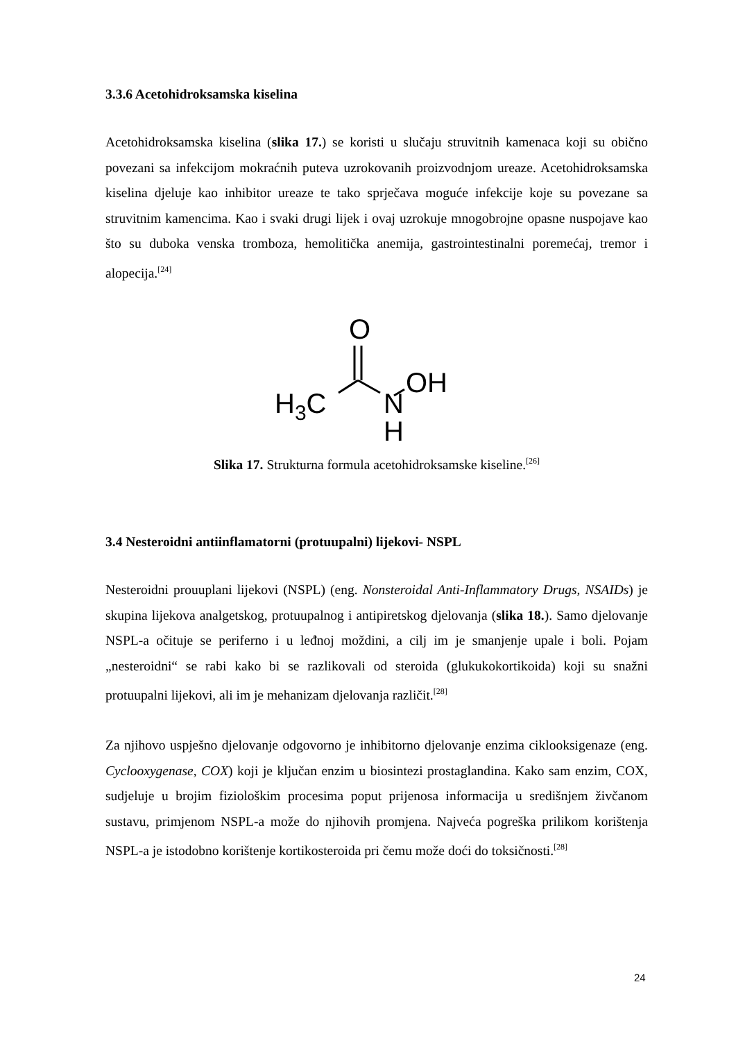3.3.6 Acetohidroksamska kiselina
Acetohidroksamska kiselina (slika 17.) se koristi u slučaju struvitnih kamenaca koji su obično povezani sa infekcijom mokraćnih puteva uzrokovanih proizvodnjom ureaze. Acetohidroksamska kiselina djeluje kao inhibitor ureaze te tako sprječava moguće infekcije koje su povezane sa struvitnim kamencima. Kao i svaki drugi lijek i ovaj uzrokuje mnogobrojne opasne nuspojave kao što su duboka venska tromboza, hemolitička anemija, gastrointestinalni poremećaj, tremor i alopecija.<sup>[24]</sup>
O
H3C
N
H
OH
Slika 17. Strukturna formula acetohidroksamske kiseline.<sup>[26]</sup>
3.4 Nesteroidni antiinflamatorni (protuupalni) lijekovi- NSPL
Nesteroidni prouuplani lijekovi (NSPL) (eng. Nonsteroidal Anti-Inflammatory Drugs, NSAIDs) je skupina lijekova analgetskog, protuupalnog i antipiretskog djelovanja (slika 18.). Samo djelovanje NSPL-a očituje se periferno i u leđnoj moždini, a cilj im je smanjenje upale i boli. Pojam „nesteroidni“ se rabi kako bi se razlikovali od steroida (glukukokortikoida) koji su snažni protuupalni lijekovi, ali im je mehanizam djelovanja različit.<sup>[28]</sup>
Za njihovo uspješno djelovanje odgovorno je inhibitorno djelovanje enzima ciklooksigenaze (eng. Cyclooxygenase, COX) koji je ključan enzim u biosintezi prostaglandina. Kako sam enzim, COX, sudjeluje u brojim fiziološkim procesima poput prijenosa informacija u središnjem živčanom sustavu, primjenom NSPL-a može do njihovih promjena. Najveća pogreška prilikom korištenja NSPL-a je istodobno korištenje kortikosteroida pri čemu može doći do toksičnosti.<sup>[28]</sup>
24